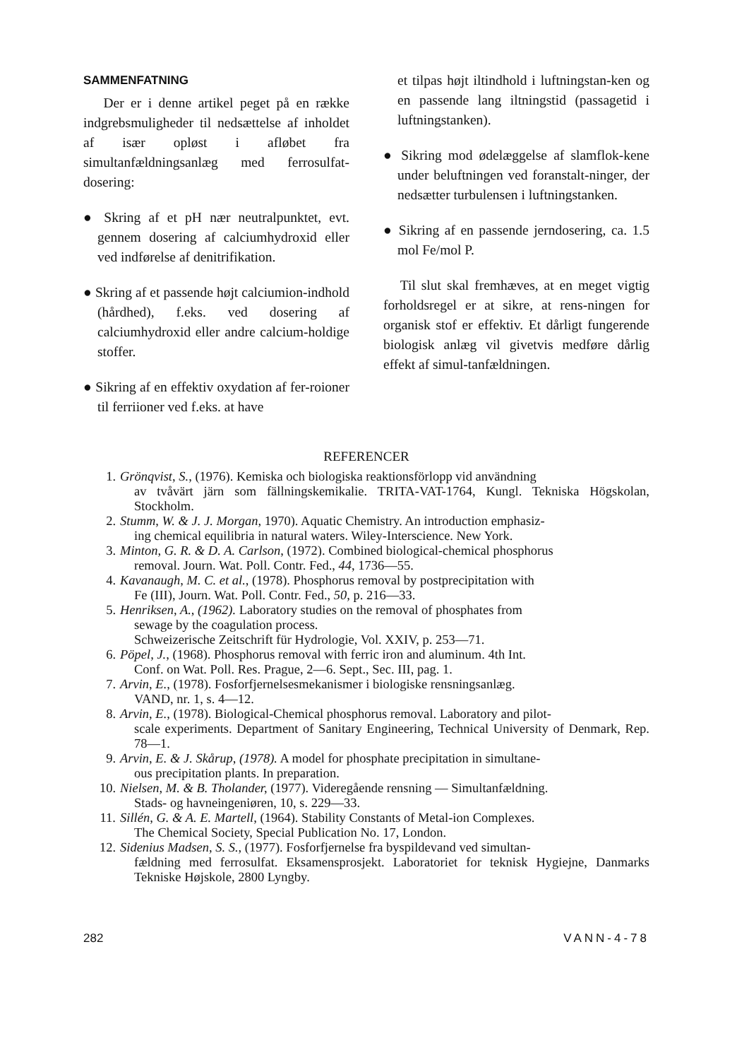SAMMENFATNING
Der er i denne artikel peget på en række indgrebsmuligheder til nedsættelse af inholdet af især opløst i afløbet fra simultanfældningsanlæg med ferrosulfat-dosering:
● Skring af et pH nær neutralpunktet, evt. gennem dosering af calciumhydroxid eller ved indførelse af denitrifikation.
● Skring af et passende højt calciumion-indhold (hårdhed), f.eks. ved dosering af calciumhydroxid eller andre calcium-holdige stoffer.
● Sikring af en effektiv oxydation af fer-roioner til ferriioner ved f.eks. at have
et tilpas højt iltindhold i luftningstan-ken og en passende lang iltningstid (passagetid i luftningstanken).
● Sikring mod ødelæggelse af slamflok-kene under beluftningen ved foranstalt-ninger, der nedsætter turbulensen i luftningstanken.
● Sikring af en passende jerndosering, ca. 1.5 mol Fe/mol P.
Til slut skal fremhæves, at en meget vigtig forholdsregel er at sikre, at rens-ningen for organisk stof er effektiv. Et dårligt fungerende biologisk anlæg vil givetvis medføre dårlig effekt af simul-tanfældningen.
REFERENCER
1. Grönqvist, S., (1976). Kemiska och biologiska reaktionsförlopp vid användning
av tvåvärt järn som fällningskemikalie. TRITA-VAT-1764, Kungl. Tekniska Högskolan, Stockholm.
2. Stumm, W. & J. J. Morgan, 1970). Aquatic Chemistry. An introduction emphasiz-
ing chemical equilibria in natural waters. Wiley-Interscience. New York.
3. Minton, G. R. & D. A. Carlson, (1972). Combined biological-chemical phosphorus
removal. Journ. Wat. Poll. Contr. Fed., 44, 1736—55.
4. Kavanaugh, M. C. et al., (1978). Phosphorus removal by postprecipitation with
Fe (III), Journ. Wat. Poll. Contr. Fed., 50, p. 216—33.
5. Henriksen, A., (1962). Laboratory studies on the removal of phosphates from
sewage by the coagulation process.
Schweizerische Zeitschrift für Hydrologie, Vol. XXIV, p. 253—71.
6. Pöpel, J., (1968). Phosphorus removal with ferric iron and aluminum. 4th Int.
Conf. on Wat. Poll. Res. Prague, 2—6. Sept., Sec. III, pag. 1.
7. Arvin, E., (1978). Fosforfjernelsesmekanismer i biologiske rensningsanlæg.
VAND, nr. 1, s. 4—12.
8. Arvin, E., (1978). Biological-Chemical phosphorus removal. Laboratory and pilot-
scale experiments. Department of Sanitary Engineering, Technical University of Denmark, Rep. 78—1.
9. Arvin, E. & J. Skårup, (1978). A model for phosphate precipitation in simultane-
ous precipitation plants. In preparation.
10. Nielsen, M. & B. Tholander, (1977). Videregående rensning — Simultanfældning.
Stads- og havneingeniøren, 10, s. 229—33.
11. Sillén, G. & A. E. Martell, (1964). Stability Constants of Metal-ion Complexes.
The Chemical Society, Special Publication No. 17, London.
12. Sidenius Madsen, S. S., (1977). Fosforfjernelse fra byspildevand ved simultan-
fældning med ferrosulfat. Eksamensprosjekt. Laboratoriet for teknisk Hygiejne, Danmarks Tekniske Højskole, 2800 Lyngby.
282 VANN-4-78